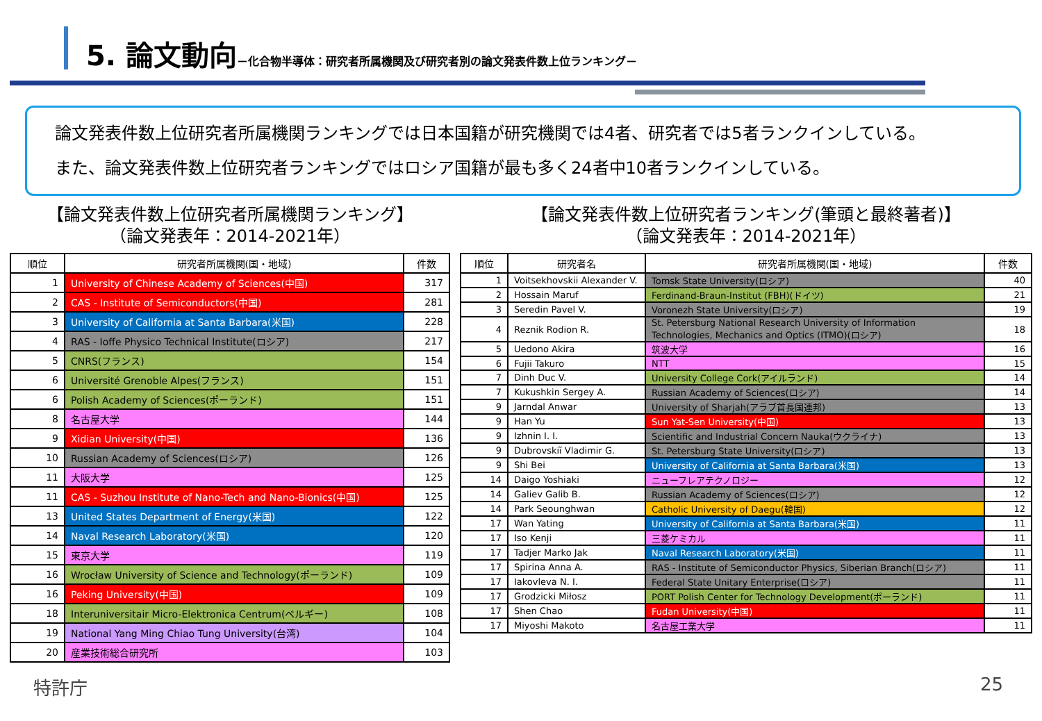5. 論文動向－化合物半導体：研究者所属機関及び研究者別の論文発表件数上位ランキング－
論文発表件数上位研究者所属機関ランキングでは日本国籍が研究機関では4者、研究者では5者ランクインしている。
また、論文発表件数上位研究者ランキングではロシア国籍が最も多く24者中10者ランクインしている。
【論文発表件数上位研究者所属機関ランキング】
（論文発表年：2014-2021年）
| 順位 | 研究者所属機関(国・地域) | 件数 |
| --- | --- | --- |
| 1 | University of Chinese Academy of Sciences(中国) | 317 |
| 2 | CAS - Institute of Semiconductors(中国) | 281 |
| 3 | University of California at Santa Barbara(米国) | 228 |
| 4 | RAS - Ioffe Physico Technical Institute(ロシア) | 217 |
| 5 | CNRS(フランス) | 154 |
| 6 | Université Grenoble Alpes(フランス) | 151 |
| 6 | Polish Academy of Sciences(ポーランド) | 151 |
| 8 | 名古屋大学 | 144 |
| 9 | Xidian University(中国) | 136 |
| 10 | Russian Academy of Sciences(ロシア) | 126 |
| 11 | 大阪大学 | 125 |
| 11 | CAS - Suzhou Institute of Nano-Tech and Nano-Bionics(中国) | 125 |
| 13 | United States Department of Energy(米国) | 122 |
| 14 | Naval Research Laboratory(米国) | 120 |
| 15 | 東京大学 | 119 |
| 16 | Wrocław University of Science and Technology(ポーランド) | 109 |
| 16 | Peking University(中国) | 109 |
| 18 | Interuniversitair Micro-Elektronica Centrum(ベルギー) | 108 |
| 19 | National Yang Ming Chiao Tung University(台湾) | 104 |
| 20 | 産業技術総合研究所 | 103 |
【論文発表件数上位研究者ランキング(筆頭と最終著者)】
（論文発表年：2014-2021年）
| 順位 | 研究者名 | 研究者所属機関(国・地域) | 件数 |
| --- | --- | --- | --- |
| 1 | Voitsekhovskii Alexander V. | Tomsk State University(ロシア) | 40 |
| 2 | Hossain Maruf | Ferdinand-Braun-Institut (FBH)(ドイツ) | 21 |
| 3 | Seredin Pavel V. | Voronezh State University(ロシア) | 19 |
| 4 | Reznik Rodion R. | St. Petersburg National Research University of Information Technologies, Mechanics and Optics (ITMO)(ロシア) | 18 |
| 5 | Uedono Akira | 筑波大学 | 16 |
| 6 | Fujii Takuro | NTT | 15 |
| 7 | Dinh Duc V. | University College Cork(アイルランド) | 14 |
| 7 | Kukushkin Sergey A. | Russian Academy of Sciences(ロシア) | 14 |
| 9 | Jarndal Anwar | University of Sharjah(アラブ首長国連邦) | 13 |
| 9 | Han Yu | Sun Yat-Sen University(中国) | 13 |
| 9 | Izhnin I. I. | Scientific and Industrial Concern Nauka(ウクライナ) | 13 |
| 9 | Dubrovskiĭ Vladimir G. | St. Petersburg State University(ロシア) | 13 |
| 9 | Shi Bei | University of California at Santa Barbara(米国) | 13 |
| 14 | Daigo Yoshiaki | ニューフレアテクノロジー | 12 |
| 14 | Galiev Galib B. | Russian Academy of Sciences(ロシア) | 12 |
| 14 | Park Seounghwan | Catholic University of Daegu(韓国) | 12 |
| 17 | Wan Yating | University of California at Santa Barbara(米国) | 11 |
| 17 | Iso Kenji | 三菱ケミカル | 11 |
| 17 | Tadjer Marko Jak | Naval Research Laboratory(米国) | 11 |
| 17 | Spirina Anna A. | RAS - Institute of Semiconductor Physics, Siberian Branch(ロシア) | 11 |
| 17 | Iakovleva N. I. | Federal State Unitary Enterprise(ロシア) | 11 |
| 17 | Grodzicki Miłosz | PORT Polish Center for Technology Development(ポーランド) | 11 |
| 17 | Shen Chao | Fudan University(中国) | 11 |
| 17 | Miyoshi Makoto | 名古屋工業大学 | 11 |
特許庁 25